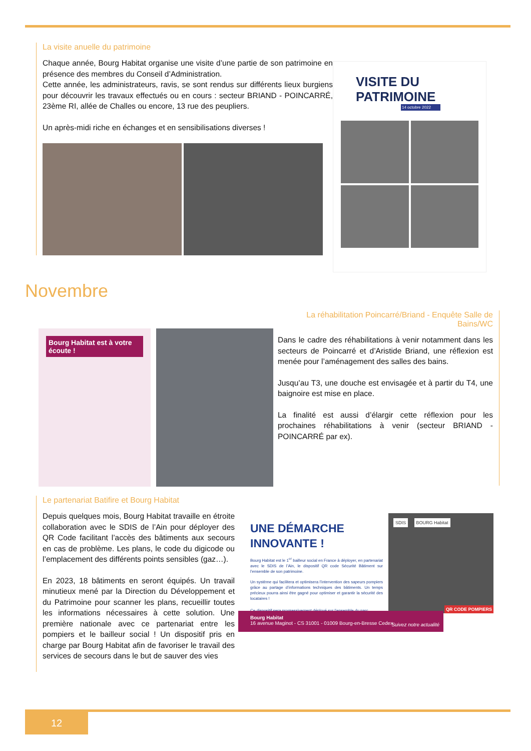La visite anuelle du patrimoine
Chaque année, Bourg Habitat organise une visite d’une partie de son patrimoine en présence des membres du Conseil d’Administration.
Cette année, les administrateurs, ravis, se sont rendus sur différents lieux burgiens pour découvrir les travaux effectués ou en cours : secteur BRIAND - POINCARRÉ, 23ème RI, allée de Challes ou encore, 13 rue des peupliers.
Un après-midi riche en échanges et en sensibilisations diverses !
VISITE DU
PATRIMOINE
14 octobre 2022
Novembre
Bourg Habitat est à votre écoute !
La réhabilitation Poincarré/Briand - Enquête Salle de Bains/WC
Dans le cadre des réhabilitations à venir notamment dans les secteurs de Poincarré et d’Aristide Briand, une réflexion est menée pour l’aménagement des salles des bains.
Jusqu’au T3, une douche est envisagée et à partir du T4, une baignoire est mise en place.
La finalité est aussi d’élargir cette réflexion pour les prochaines réhabilitations à venir (secteur BRIAND - POINCARRÉ par ex).
Le partenariat Batifire et Bourg Habitat
Depuis quelques mois, Bourg Habitat travaille en étroite collaboration avec le SDIS de l’Ain pour déployer des QR Code facilitant l’accès des bâtiments aux secours en cas de problème. Les plans, le code du digicode ou l’emplacement des différents points sensibles (gaz…).
En 2023, 18 bâtiments en seront équipés. Un travail minutieux mené par la Direction du Développement et du Patrimoine pour scanner les plans, recueillir toutes les informations nécessaires à cette solution. Une première nationale avec ce partenariat entre les pompiers et le bailleur social ! Un dispositif pris en charge par Bourg Habitat afin de favoriser le travail des services de secours dans le but de sauver des vies
UNE DÉMARCHE INNOVANTE !
Bourg Habitat est le 1<sup>er</sup> bailleur social en France à déployer, en partenariat avec le SDIS de l’Ain, le dispositif QR code Sécurité Bâtiment sur l’ensemble de son patrimoine.
Un système qui facilitera et optimisera l’intervention des sapeurs pompiers grâce au partage d’informations techniques des bâtiments. Un temps précieux pourra ainsi être gagné pour optimiser et garantir la sécurité des locataires !
Ce dispositif sera progressivement déployé sur l’ensemble du parc.
QR CODE POMPIERS
SDIS BOURG Habitat
Bourg Habitat
16 avenue Maginot - CS 31001 - 01009 Bourg-en-Bresse Cedex Suivez notre actualité
12